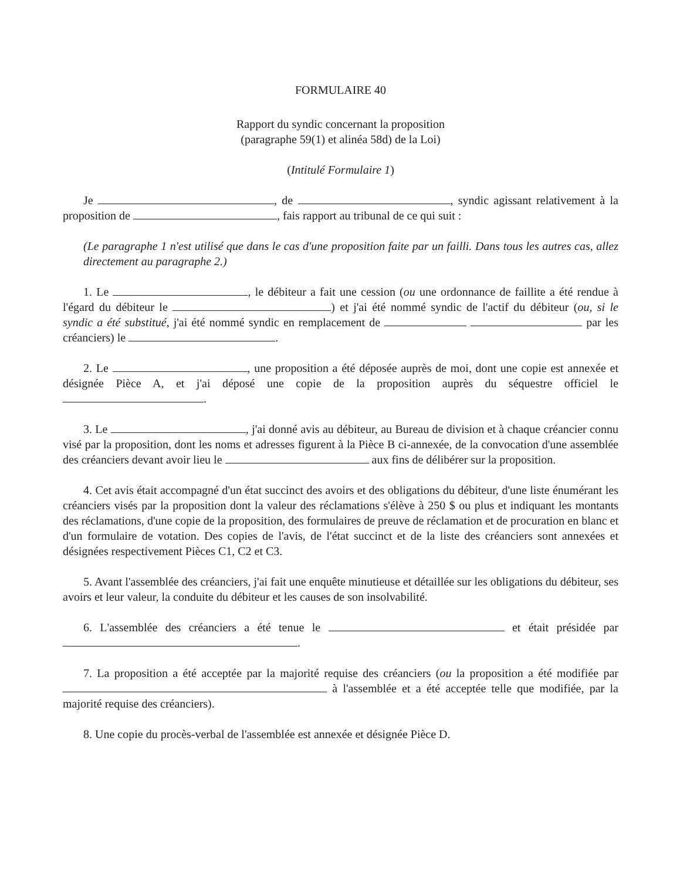FORMULAIRE 40
Rapport du syndic concernant la proposition
(paragraphe 59(1) et alinéa 58d) de la Loi)
(Intitulé Formulaire 1)
Je , de , syndic agissant relativement à la proposition de , fais rapport au tribunal de ce qui suit :
(Le paragraphe 1 n'est utilisé que dans le cas d'une proposition faite par un failli. Dans tous les autres cas, allez directement au paragraphe 2.)
1. Le , le débiteur a fait une cession (ou une ordonnance de faillite a été rendue à l'égard du débiteur le ) et j'ai été nommé syndic de l'actif du débiteur (ou, si le syndic a été substitué, j'ai été nommé syndic en remplacement de par les créanciers) le .
2. Le , une proposition a été déposée auprès de moi, dont une copie est annexée et désignée Pièce A, et j'ai déposé une copie de la proposition auprès du séquestre officiel le .
3. Le , j'ai donné avis au débiteur, au Bureau de division et à chaque créancier connu visé par la proposition, dont les noms et adresses figurent à la Pièce B ci-annexée, de la convocation d'une assemblée des créanciers devant avoir lieu le aux fins de délibérer sur la proposition.
4. Cet avis était accompagné d'un état succinct des avoirs et des obligations du débiteur, d'une liste énumérant les créanciers visés par la proposition dont la valeur des réclamations s'élève à 250 $ ou plus et indiquant les montants des réclamations, d'une copie de la proposition, des formulaires de preuve de réclamation et de procuration en blanc et d'un formulaire de votation. Des copies de l'avis, de l'état succinct et de la liste des créanciers sont annexées et désignées respectivement Pièces C1, C2 et C3.
5. Avant l'assemblée des créanciers, j'ai fait une enquête minutieuse et détaillée sur les obligations du débiteur, ses avoirs et leur valeur, la conduite du débiteur et les causes de son insolvabilité.
6. L'assemblée des créanciers a été tenue le et était présidée par .
7. La proposition a été acceptée par la majorité requise des créanciers (ou la proposition a été modifiée par à l'assemblée et a été acceptée telle que modifiée, par la majorité requise des créanciers).
8. Une copie du procès-verbal de l'assemblée est annexée et désignée Pièce D.